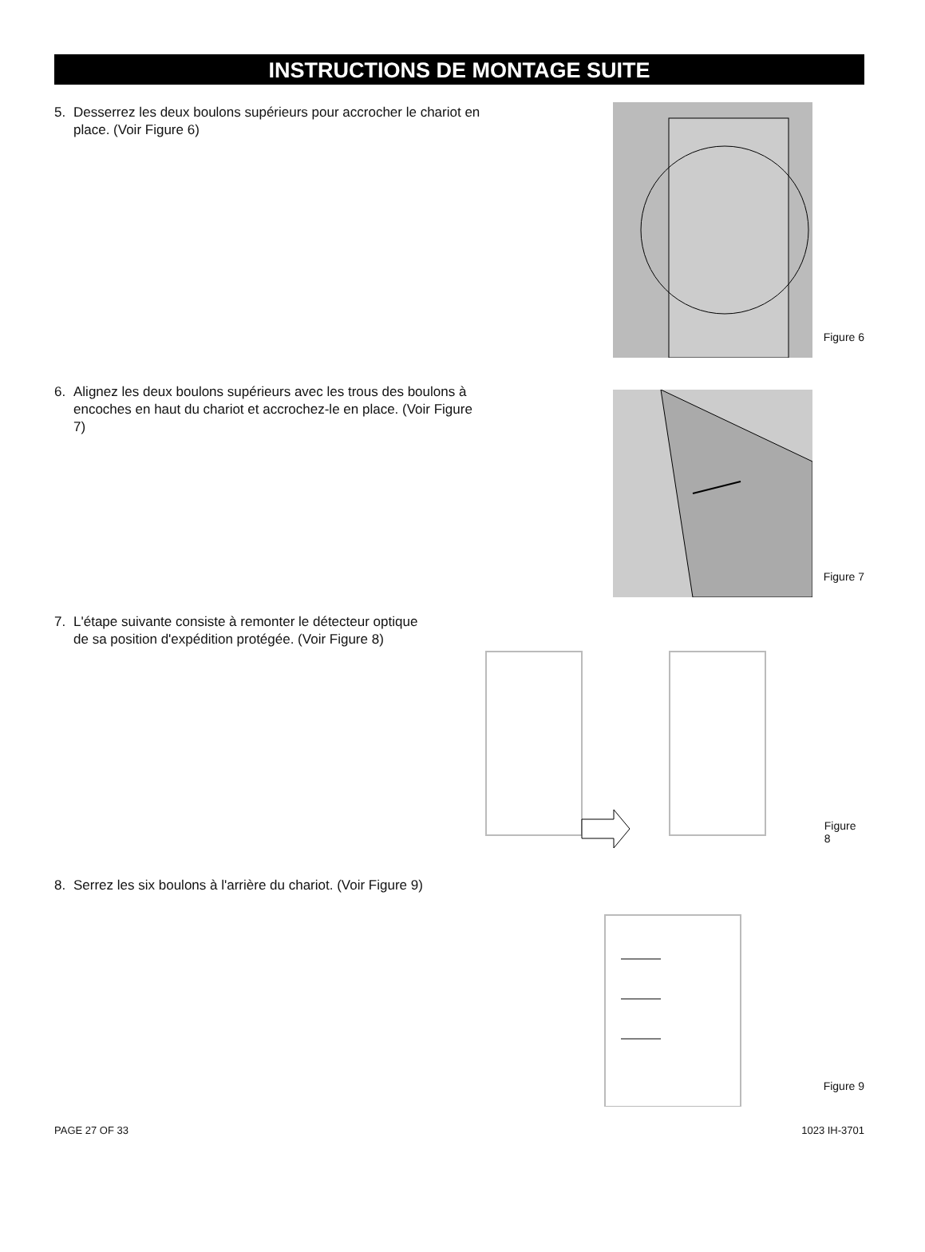INSTRUCTIONS DE MONTAGE SUITE
5. Desserrez les deux boulons supérieurs pour accrocher le chariot en place. (Voir Figure 6)
Figure 6
6. Alignez les deux boulons supérieurs avec les trous des boulons à encoches en haut du chariot et accrochez-le en place. (Voir Figure 7)
Figure 7
7. L'étape suivante consiste à remonter le détecteur optique de sa position d'expédition protégée. (Voir Figure 8)
Figure 8
8. Serrez les six boulons à l'arrière du chariot. (Voir Figure 9)
Figure 9
PAGE 27 OF 33 1023 IH-3701